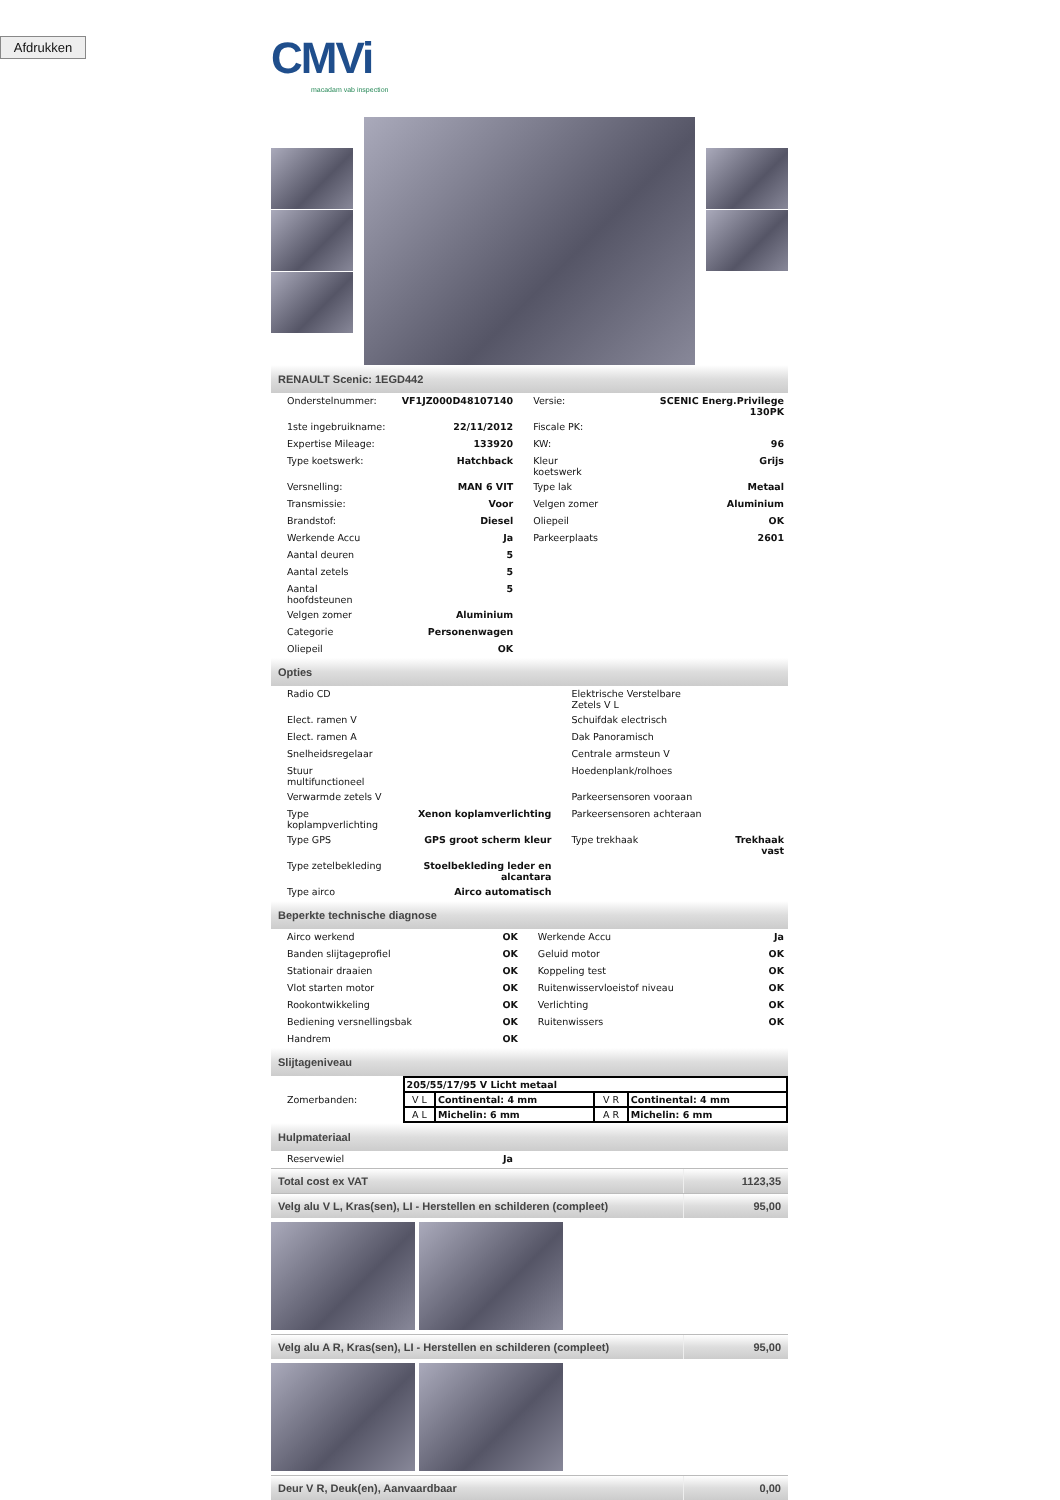Afdrukken
CMVi
macadam vab inspection
RENAULT Scenic: 1EGD442
| Onderstelnummer: | VF1JZ000D48107140 | Versie: | SCENIC Energ.Privilege 130PK |
| 1ste ingebruikname: | 22/11/2012 | Fiscale PK: | |
| Expertise Mileage: | 133920 | KW: | 96 |
| Type koetswerk: | Hatchback | Kleur koetswerk | Grijs |
| Versnelling: | MAN 6 VIT | Type lak | Metaal |
| Transmissie: | Voor | Velgen zomer | Aluminium |
| Brandstof: | Diesel | Oliepeil | OK |
| Werkende Accu | Ja | Parkeerplaats | 2601 |
| Aantal deuren | 5 | | |
| Aantal zetels | 5 | | |
| Aantal hoofdsteunen | 5 | | |
| Velgen zomer | Aluminium | | |
| Categorie | Personenwagen | | |
| Oliepeil | OK | | |
Opties
| Radio CD | | Elektrische Verstelbare Zetels V L | |
| Elect. ramen V | | Schuifdak electrisch | |
| Elect. ramen A | | Dak Panoramisch | |
| Snelheidsregelaar | | Centrale armsteun V | |
| Stuur multifunctioneel | | Hoedenplank/rolhoes | |
| Verwarmde zetels V | | Parkeersensoren vooraan | |
| Type koplampverlichting | Xenon koplamverlichting | Parkeersensoren achteraan | |
| Type GPS | GPS groot scherm kleur | Type trekhaak | Trekhaak vast |
| Type zetelbekleding | Stoelbekleding leder en alcantara | | |
| Type airco | Airco automatisch | | |
Beperkte technische diagnose
| Airco werkend | OK | Werkende Accu | Ja |
| Banden slijtageprofiel | OK | Geluid motor | OK |
| Stationair draaien | OK | Koppeling test | OK |
| Vlot starten motor | OK | Ruitenwisservloeistof niveau | OK |
| Rookontwikkeling | OK | Verlichting | OK |
| Bediening versnellingsbak | OK | Ruitenwissers | OK |
| Handrem | OK | | |
Slijtageniveau
Zomerbanden:
| 205/55/17/95 V Licht metaal | | | |
| V L | Continental: 4 mm | V R | Continental: 4 mm |
| A L | Michelin: 6 mm | A R | Michelin: 6 mm |
Hulpmateriaal
| Reservewiel | Ja |
Total cost ex VAT 1123,35
Velg alu V L, Kras(sen), LI - Herstellen en schilderen (compleet) 95,00
Velg alu A R, Kras(sen), LI - Herstellen en schilderen (compleet) 95,00
Deur V R, Deuk(en), Aanvaardbaar 0,00